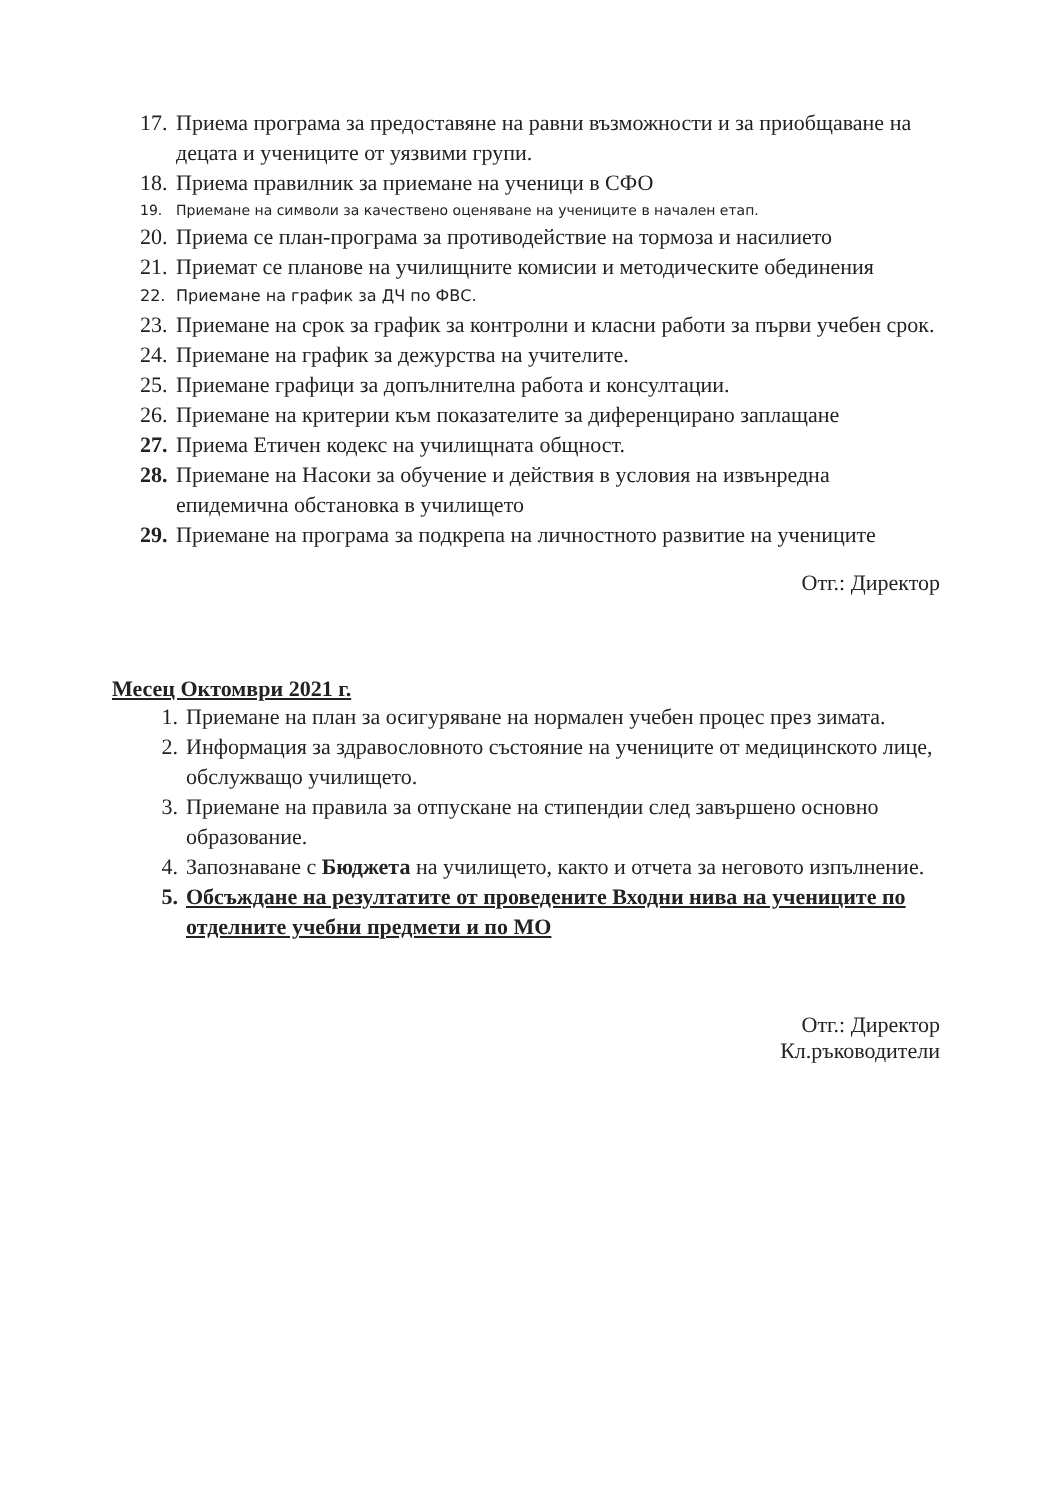17. Приема програма за предоставяне на равни възможности и за приобщаване на децата и учениците от уязвими групи.
18. Приема правилник за приемане на ученици в СФО
19. Приемане на символи за качествено оценяване на учениците в начален етап.
20. Приема се план-програма за противодействие на тормоза и насилието
21. Приемат се планове на училищните комисии и методическите обединения
22. Приемане на график за ДЧ по ФВС.
23. Приемане на срок за график за контролни и класни работи за първи учебен срок.
24. Приемане на график за дежурства на учителите.
25. Приемане графици за допълнителна работа и консултации.
26. Приемане на критерии към показателите за диференцирано заплащане
27. Приема Етичен кодекс на училищната общност.
28. Приемане на Насоки за обучение и действия в условия на извънредна епидемична обстановка в училището
29. Приемане на програма за подкрепа на личностното развитие на учениците
Отг.: Директор
Месец Октомври 2021 г.
1. Приемане на план за осигуряване на нормален учебен процес през зимата.
2. Информация за здравословното състояние на учениците от медицинското лице, обслужващо училището.
3. Приемане на правила за отпускане на стипендии след завършено основно образование.
4. Запознаване с Бюджета на училището, както и отчета за неговото изпълнение.
5. Обсъждане на резултатите от проведените Входни нива на учениците по отделните учебни предмети и по МО
Отг.: Директор
Кл.ръководители